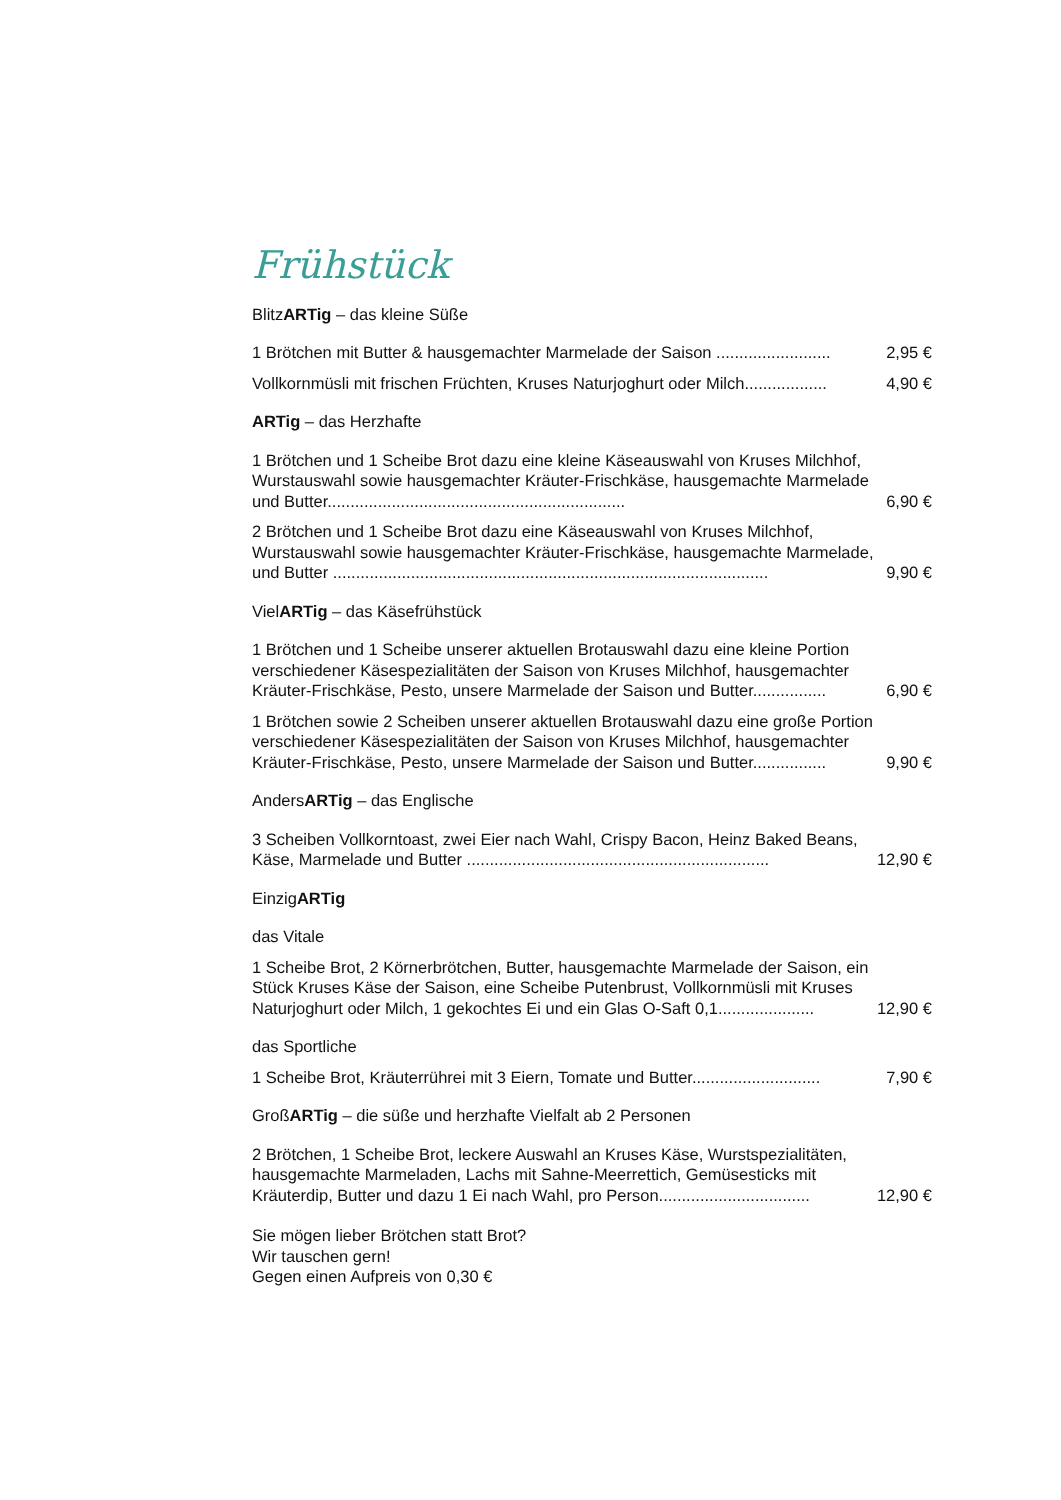Frühstück
BlitzARTig – das kleine Süße
1 Brötchen mit Butter & hausgemachter Marmelade der Saison ......................... 2,95 €
Vollkornmüsli mit frischen Früchten, Kruses Naturjoghurt oder Milch.................. 4,90 €
ARTig – das Herzhafte
1 Brötchen und 1 Scheibe Brot dazu eine kleine Käseauswahl von Kruses Milchhof, Wurstauswahl sowie hausgemachter Kräuter-Frischkäse, hausgemachte Marmelade und Butter................................................................. 6,90 €
2 Brötchen und 1 Scheibe Brot dazu eine Käseauswahl von Kruses Milchhof, Wurstauswahl sowie hausgemachter Kräuter-Frischkäse, hausgemachte Marmelade, und Butter ............................................................................................... 9,90 €
VielARTig – das Käsefrühstück
1 Brötchen und 1 Scheibe unserer aktuellen Brotauswahl dazu eine kleine Portion verschiedener Käsespezialitäten der Saison von Kruses Milchhof, hausgemachter Kräuter-Frischkäse, Pesto, unsere Marmelade der Saison und Butter................ 6,90 €
1 Brötchen sowie 2 Scheiben unserer aktuellen Brotauswahl dazu eine große Portion verschiedener Käsespezialitäten der Saison von Kruses Milchhof, hausgemachter Kräuter-Frischkäse, Pesto, unsere Marmelade der Saison und Butter................ 9,90 €
AndersARTig – das Englische
3 Scheiben Vollkorntoast, zwei Eier nach Wahl, Crispy Bacon, Heinz Baked Beans, Käse, Marmelade und Butter .................................................................. 12,90 €
EinzigARTig
das Vitale
1 Scheibe Brot, 2 Körnerbrötchen, Butter, hausgemachte Marmelade der Saison, ein Stück Kruses Käse der Saison, eine Scheibe Putenbrust, Vollkornmüsli mit Kruses Naturjoghurt oder Milch, 1 gekochtes Ei und ein Glas O-Saft 0,1..................... 12,90 €
das Sportliche
1 Scheibe Brot, Kräuterrührei mit 3 Eiern, Tomate und Butter............................ 7,90 €
GroßARTig – die süße und herzhafte Vielfalt ab 2 Personen
2 Brötchen, 1 Scheibe Brot, leckere Auswahl an Kruses Käse, Wurstspezialitäten, hausgemachte Marmeladen, Lachs mit Sahne-Meerrettich, Gemüsesticks mit Kräuterdip, Butter und dazu 1 Ei nach Wahl, pro Person................................. 12,90 €
Sie mögen lieber Brötchen statt Brot?
Wir tauschen gern!
Gegen einen Aufpreis von 0,30 €